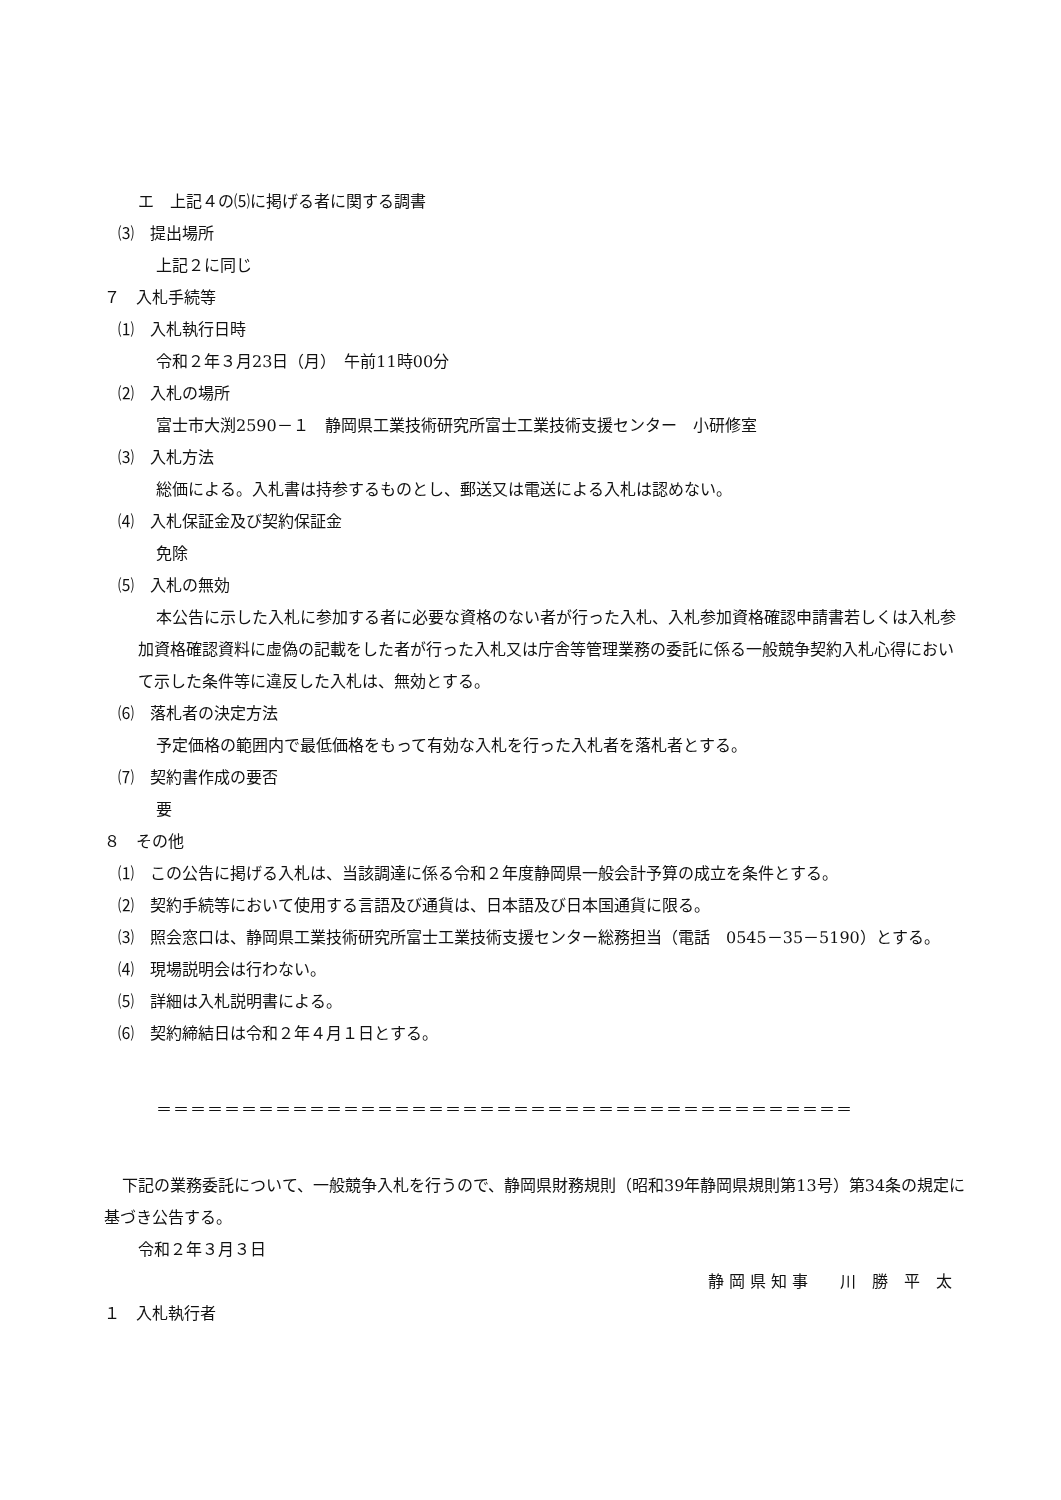エ　上記４の⑸に掲げる者に関する調書
⑶　提出場所
上記２に同じ
７　入札手続等
⑴　入札執行日時
令和２年３月23日（月）　午前11時00分
⑵　入札の場所
富士市大渕2590－１　静岡県工業技術研究所富士工業技術支援センター　小研修室
⑶　入札方法
総価による。入札書は持参するものとし、郵送又は電送による入札は認めない。
⑷　入札保証金及び契約保証金
免除
⑸　入札の無効
本公告に示した入札に参加する者に必要な資格のない者が行った入札、入札参加資格確認申請書若しくは入札参加資格確認資料に虚偽の記載をした者が行った入札又は庁舎等管理業務の委託に係る一般競争契約入札心得において示した条件等に違反した入札は、無効とする。
⑹　落札者の決定方法
予定価格の範囲内で最低価格をもって有効な入札を行った入札者を落札者とする。
⑺　契約書作成の要否
要
８　その他
⑴　この公告に掲げる入札は、当該調達に係る令和２年度静岡県一般会計予算の成立を条件とする。
⑵　契約手続等において使用する言語及び通貨は、日本語及び日本国通貨に限る。
⑶　照会窓口は、静岡県工業技術研究所富士工業技術支援センター総務担当（電話　0545－35－5190）とする。
⑷　現場説明会は行わない。
⑸　詳細は入札説明書による。
⑹　契約締結日は令和２年４月１日とする。
＝＝＝＝＝＝＝＝＝＝＝＝＝＝＝＝＝＝＝＝＝＝＝＝＝＝＝＝＝＝＝＝＝＝＝＝＝＝＝＝＝
下記の業務委託について、一般競争入札を行うので、静岡県財務規則（昭和39年静岡県規則第13号）第34条の規定に基づき公告する。
令和２年３月３日
静 岡 県 知 事　　川　勝　平　太
１　入札執行者